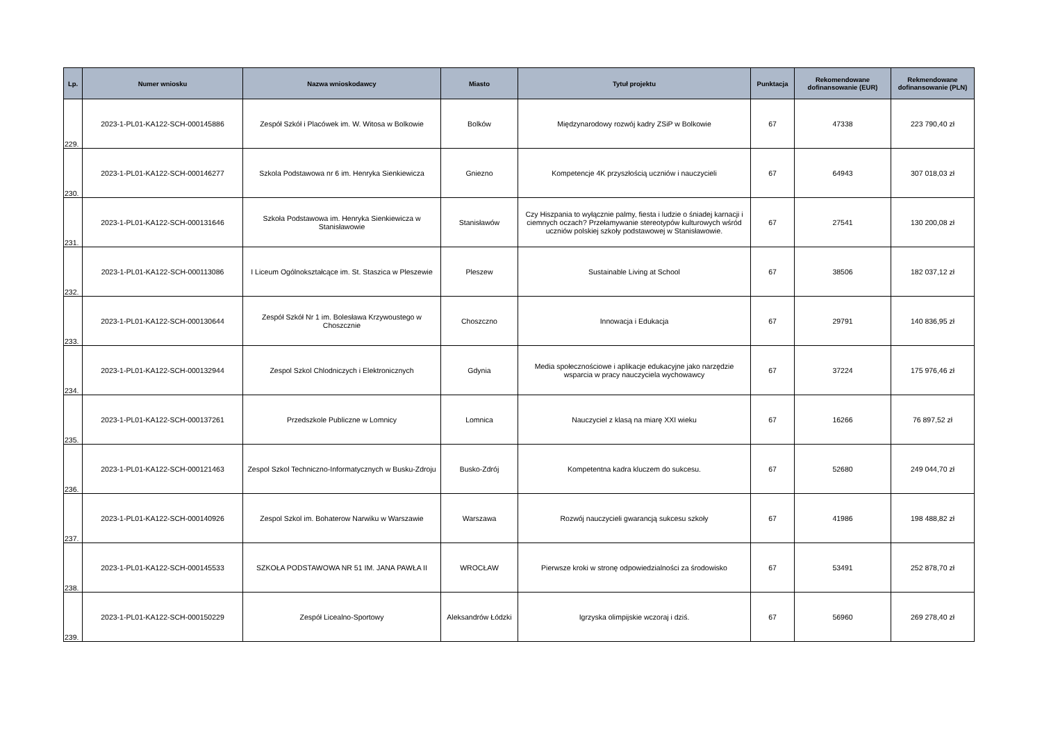| Lp. | Numer wniosku | Nazwa wnioskodawcy | Miasto | Tytuł projektu | Punktacja | Rekomendowane dofinansowanie (EUR) | Rekmendowane dofinansowanie (PLN) |
| --- | --- | --- | --- | --- | --- | --- | --- |
| 229. | 2023-1-PL01-KA122-SCH-000145886 | Zespół Szkół i Placówek im. W. Witosa w Bolkowie | Bolków | Międzynarodowy rozwój kadry ZSiP w Bolkowie | 67 | 47338 | 223 790,40 zł |
| 230. | 2023-1-PL01-KA122-SCH-000146277 | Szkola Podstawowa nr 6 im. Henryka Sienkiewicza | Gniezno | Kompetencje 4K przyszłością uczniów i nauczycieli | 67 | 64943 | 307 018,03 zł |
| 231. | 2023-1-PL01-KA122-SCH-000131646 | Szkoła Podstawowa im. Henryka Sienkiewicza w Stanisławowie | Stanisławów | Czy Hiszpania to wyłącznie palmy, fiesta i ludzie o śniadej karnacji i ciemnych oczach? Przełamywanie stereotypów kulturowych wśród uczniów polskiej szkoły podstawowej w Stanisławowie. | 67 | 27541 | 130 200,08 zł |
| 232. | 2023-1-PL01-KA122-SCH-000113086 | I Liceum Ogólnokształcące im. St. Staszica w Pleszewie | Pleszew | Sustainable Living at School | 67 | 38506 | 182 037,12 zł |
| 233. | 2023-1-PL01-KA122-SCH-000130644 | Zespół Szkół Nr 1 im. Bolesława Krzywoustego w Choszcznie | Choszczno | Innowacja i Edukacja | 67 | 29791 | 140 836,95 zł |
| 234. | 2023-1-PL01-KA122-SCH-000132944 | Zespol Szkol Chlodniczych i Elektronicznych | Gdynia | Media społecznościowe i aplikacje edukacyjne jako narzędzie wsparcia w pracy nauczyciela wychowawcy | 67 | 37224 | 175 976,46 zł |
| 235. | 2023-1-PL01-KA122-SCH-000137261 | Przedszkole Publiczne w Lomnicy | Lomnica | Nauczyciel z klasą na miarę XXI wieku | 67 | 16266 | 76 897,52 zł |
| 236. | 2023-1-PL01-KA122-SCH-000121463 | Zespol Szkol Techniczno-Informatycznych w Busku-Zdroju | Busko-Zdrój | Kompetentna kadra kluczem do sukcesu. | 67 | 52680 | 249 044,70 zł |
| 237. | 2023-1-PL01-KA122-SCH-000140926 | Zespol Szkol im. Bohaterow Narwiku w Warszawie | Warszawa | Rozwój nauczycieli gwarancją sukcesu szkoły | 67 | 41986 | 198 488,82 zł |
| 238. | 2023-1-PL01-KA122-SCH-000145533 | SZKOŁA PODSTAWOWA NR 51 IM. JANA PAWŁA II | WROCŁAW | Pierwsze kroki w stronę odpowiedzialności za środowisko | 67 | 53491 | 252 878,70 zł |
| 239. | 2023-1-PL01-KA122-SCH-000150229 | Zespół Licealno-Sportowy | Aleksandrów Łódzki | Igrzyska olimpijskie wczoraj i dziś. | 67 | 56960 | 269 278,40 zł |